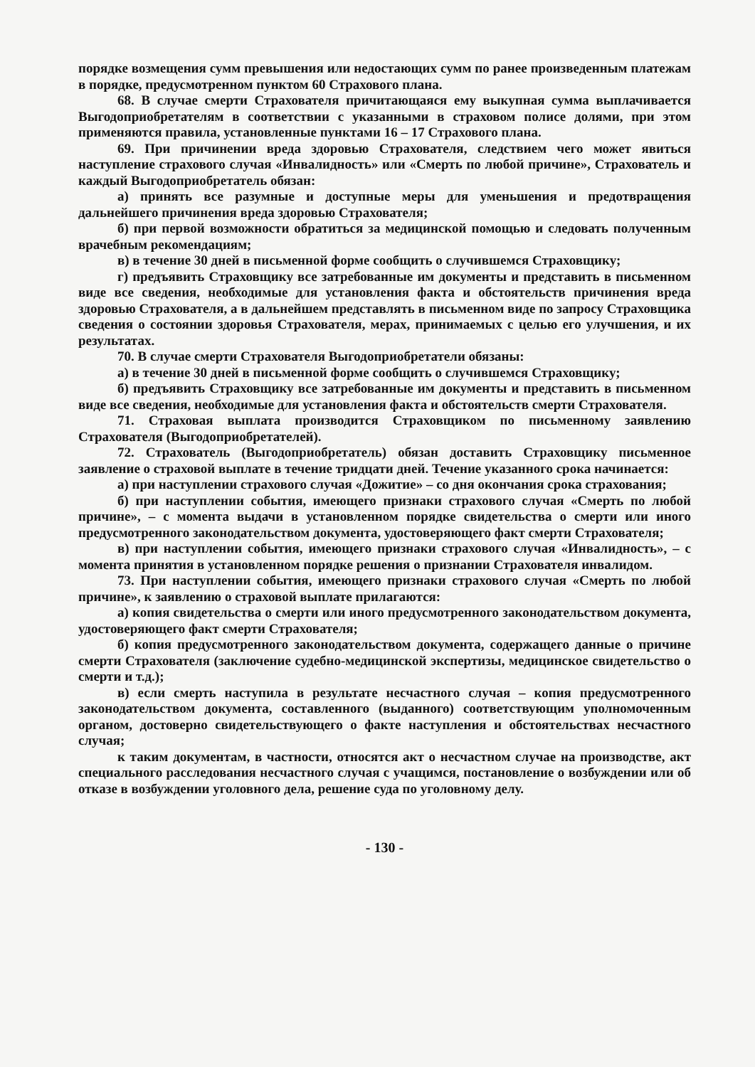порядке возмещения сумм превышения или недостающих сумм по ранее произведенным платежам в порядке, предусмотренном пунктом 60 Страхового плана.
68. В случае смерти Страхователя причитающаяся ему выкупная сумма выплачивается Выгодоприобретателям в соответствии с указанными в страховом полисе долями, при этом применяются правила, установленные пунктами 16 – 17 Страхового плана.
69. При причинении вреда здоровью Страхователя, следствием чего может явиться наступление страхового случая «Инвалидность» или «Смерть по любой причине», Страхователь и каждый Выгодоприобретатель обязан:
а) принять все разумные и доступные меры для уменьшения и предотвращения дальнейшего причинения вреда здоровью Страхователя;
б) при первой возможности обратиться за медицинской помощью и следовать полученным врачебным рекомендациям;
в) в течение 30 дней в письменной форме сообщить о случившемся Страховщику;
г) предъявить Страховщику все затребованные им документы и представить в письменном виде все сведения, необходимые для установления факта и обстоятельств причинения вреда здоровью Страхователя, а в дальнейшем представлять в письменном виде по запросу Страховщика сведения о состоянии здоровья Страхователя, мерах, принимаемых с целью его улучшения, и их результатах.
70. В случае смерти Страхователя Выгодоприобретатели обязаны:
а) в течение 30 дней в письменной форме сообщить о случившемся Страховщику;
б) предъявить Страховщику все затребованные им документы и представить в письменном виде все сведения, необходимые для установления факта и обстоятельств смерти Страхователя.
71. Страховая выплата производится Страховщиком по письменному заявлению Страхователя (Выгодоприобретателей).
72. Страхователь (Выгодоприобретатель) обязан доставить Страховщику письменное заявление о страховой выплате в течение тридцати дней. Течение указанного срока начинается:
а) при наступлении страхового случая «Дожитие» – со дня окончания срока страхования;
б) при наступлении события, имеющего признаки страхового случая «Смерть по любой причине», – с момента выдачи в установленном порядке свидетельства о смерти или иного предусмотренного законодательством документа, удостоверяющего факт смерти Страхователя;
в) при наступлении события, имеющего признаки страхового случая «Инвалидность», – с момента принятия в установленном порядке решения о признании Страхователя инвалидом.
73. При наступлении события, имеющего признаки страхового случая «Смерть по любой причине», к заявлению о страховой выплате прилагаются:
а) копия свидетельства о смерти или иного предусмотренного законодательством документа, удостоверяющего факт смерти Страхователя;
б) копия предусмотренного законодательством документа, содержащего данные о причине смерти Страхователя (заключение судебно-медицинской экспертизы, медицинское свидетельство о смерти и т.д.);
в) если смерть наступила в результате несчастного случая – копия предусмотренного законодательством документа, составленного (выданного) соответствующим уполномоченным органом, достоверно свидетельствующего о факте наступления и обстоятельствах несчастного случая;
к таким документам, в частности, относятся акт о несчастном случае на производстве, акт специального расследования несчастного случая с учащимся, постановление о возбуждении или об отказе в возбуждении уголовного дела, решение суда по уголовному делу.
- 130 -